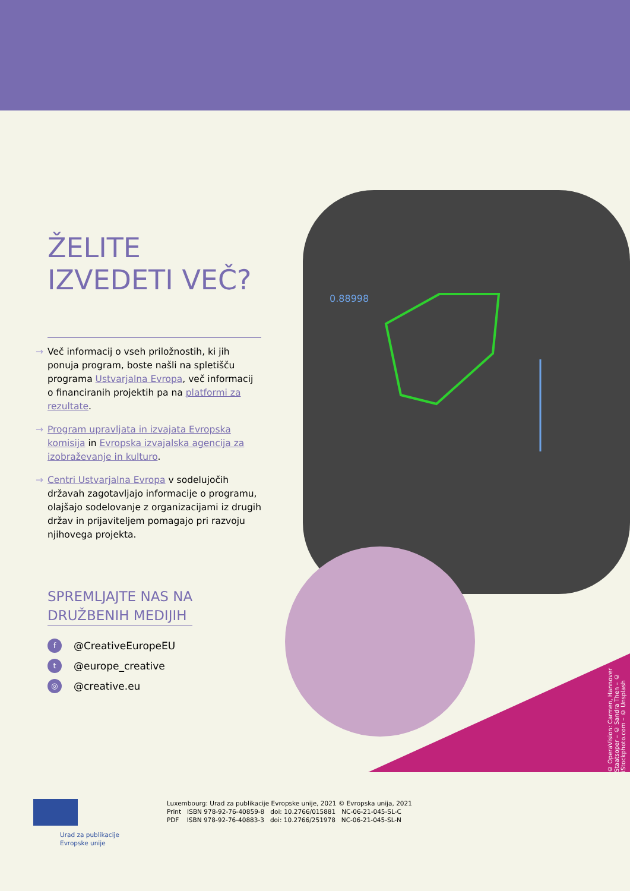ŽELITE
IZVEDETI VEČ?
→ Več informacij o vseh priložnostih, ki jih ponuja program, boste našli na spletišču programa Ustvarjalna Evropa, več informacij o financiranih projektih pa na platformi za rezultate.
→ Program upravljata in izvajata Evropska komisija in Evropska izvajalska agencija za izobraževanje in kulturo.
→ Centri Ustvarjalna Evropa v sodelujočih državah zagotavljajo informacije o programu, olajšajo sodelovanje z organizacijami iz drugih držav in prijaviteljem pomagajo pri razvoju njihovega projekta.
SPREMLJAJTE NAS NA
DRUŽBENIH MEDIJIH
f @CreativeEuropeEU
t @europe_creative
◎ @creative.eu
0.88998
© OperaVision: Carmen, Hannover Staatsoper – © Sandra Then – © iStockphoto.com – © Unsplash
Urad za publikacije
Evropske unije
Luxembourg: Urad za publikacije Evropske unije, 2021 © Evropska unija, 2021
Print ISBN 978-92-76-40859-8 doi: 10.2766/015881 NC-06-21-045-SL-C
PDF ISBN 978-92-76-40883-3 doi: 10.2766/251978 NC-06-21-045-SL-N